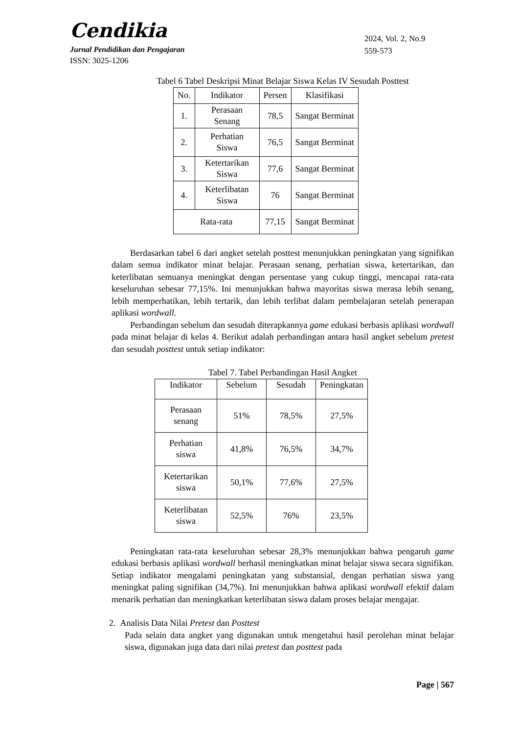Cendikia
Jurnal Pendidikan dan Pengajaran
ISSN: 3025-1206
2024, Vol. 2, No.9
559-573
Tabel 6 Tabel Deskripsi Minat Belajar Siswa Kelas IV Sesudah Posttest
| No. | Indikator | Persen | Klasifikasi |
| --- | --- | --- | --- |
| 1. | Perasaan Senang | 78,5 | Sangat Berminat |
| 2. | Perhatian Siswa | 76,5 | Sangat Berminat |
| 3. | Ketertarikan Siswa | 77,6 | Sangat Berminat |
| 4. | Keterlibatan Siswa | 76 | Sangat Berminat |
| Rata-rata | | 77,15 | Sangat Berminat |
Berdasarkan tabel 6 dari angket setelah posttest menunjukkan peningkatan yang signifikan dalam semua indikator minat belajar. Perasaan senang, perhatian siswa, ketertarikan, dan keterlibatan semuanya meningkat dengan persentase yang cukup tinggi, mencapai rata-rata keseluruhan sebesar 77,15%. Ini menunjukkan bahwa mayoritas siswa merasa lebih senang, lebih memperhatikan, lebih tertarik, dan lebih terlibat dalam pembelajaran setelah penerapan aplikasi wordwall.
Perbandingan sebelum dan sesudah diterapkannya game edukasi berbasis aplikasi wordwall pada minat belajar di kelas 4. Berikut adalah perbandingan antara hasil angket sebelum pretest dan sesudah posttest untuk setiap indikator:
Tabel 7. Tabel Perbandingan Hasil Angket
| Indikator | Sebelum | Sesudah | Peningkatan |
| --- | --- | --- | --- |
| Perasaan senang | 51% | 78,5% | 27,5% |
| Perhatian siswa | 41,8% | 76,5% | 34,7% |
| Ketertarikan siswa | 50,1% | 77,6% | 27,5% |
| Keterlibatan siswa | 52,5% | 76% | 23,5% |
Peningkatan rata-rata keseluruhan sebesar 28,3% menunjukkan bahwa pengaruh game edukasi berbasis aplikasi wordwall berhasil meningkatkan minat belajar siswa secara signifikan. Setiap indikator mengalami peningkatan yang substansial, dengan perhatian siswa yang meningkat paling signifikan (34,7%). Ini menunjukkan bahwa aplikasi wordwall efektif dalam menarik perhatian dan meningkatkan keterlibatan siswa dalam proses belajar mengajar.
2. Analisis Data Nilai Pretest dan Posttest
Pada selain data angket yang digunakan untuk mengetahui hasil perolehan minat belajar siswa, digunakan juga data dari nilai pretest dan posttest pada
Page | 567